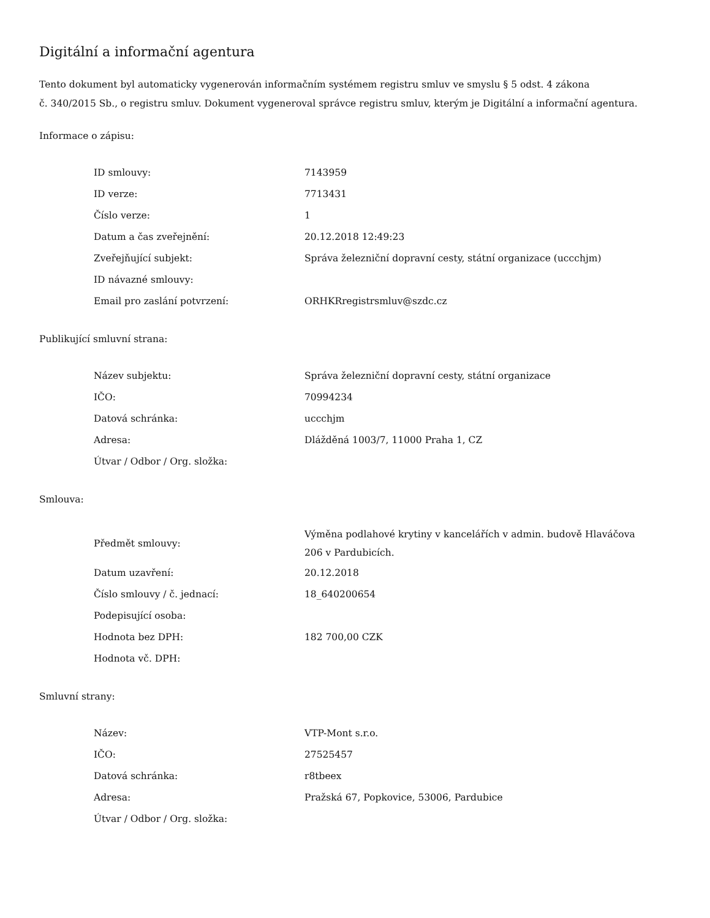Digitální a informační agentura
Tento dokument byl automaticky vygenerován informačním systémem registru smluv ve smyslu § 5 odst. 4 zákona
č. 340/2015 Sb., o registru smluv. Dokument vygeneroval správce registru smluv, kterým je Digitální a informační agentura.
Informace o zápisu:
| ID smlouvy: | 7143959 |
| ID verze: | 7713431 |
| Číslo verze: | 1 |
| Datum a čas zveřejnění: | 20.12.2018 12:49:23 |
| Zveřejňující subjekt: | Správa železniční dopravní cesty, státní organizace (uccchjm) |
| ID návazné smlouvy: | |
| Email pro zaslání potvrzení: | ORHKRregistrsmluv@szdc.cz |
Publikující smluvní strana:
| Název subjektu: | Správa železniční dopravní cesty, státní organizace |
| IČO: | 70994234 |
| Datová schránka: | uccchjm |
| Adresa: | Dlážděná 1003/7, 11000 Praha 1, CZ |
| Útvar / Odbor / Org. složka: | |
Smlouva:
| Předmět smlouvy: | Výměna podlahové krytiny v kancelářích v admin. budově Hlaváčova 206 v Pardubicích. |
| Datum uzavření: | 20.12.2018 |
| Číslo smlouvy / č. jednací: | 18_640200654 |
| Podepisující osoba: | |
| Hodnota bez DPH: | 182 700,00 CZK |
| Hodnota vč. DPH: | |
Smluvní strany:
| Název: | VTP-Mont s.r.o. |
| IČO: | 27525457 |
| Datová schránka: | r8tbeex |
| Adresa: | Pražská 67, Popkovice, 53006, Pardubice |
| Útvar / Odbor / Org. složka: | |